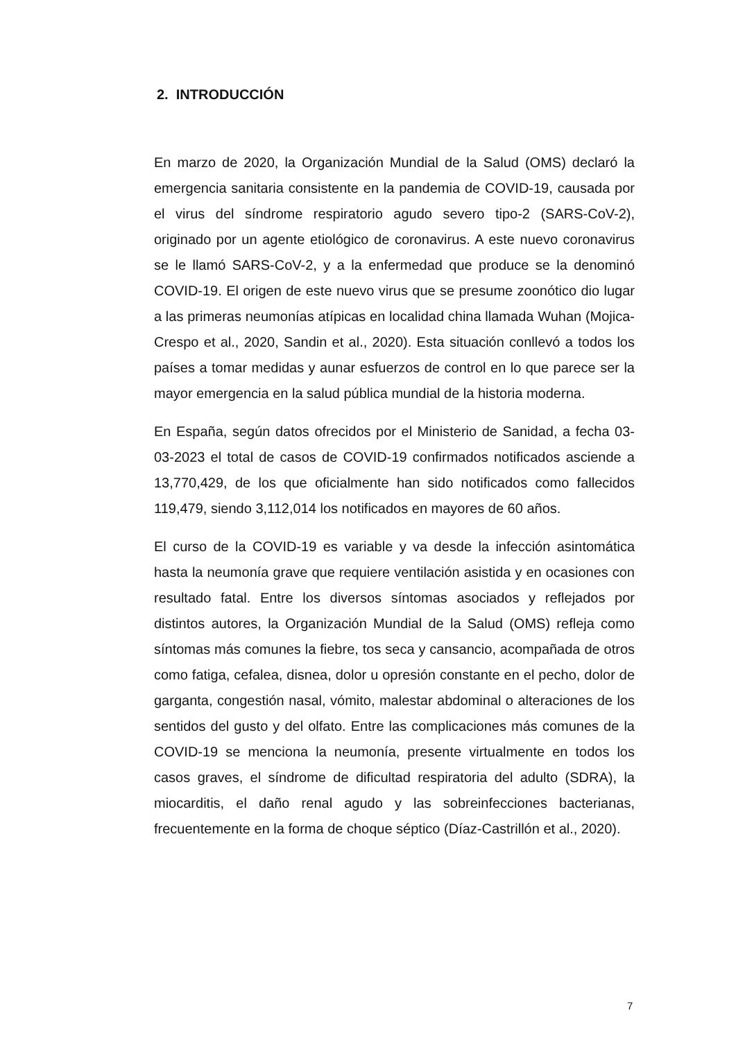2. INTRODUCCIÓN
En marzo de 2020, la Organización Mundial de la Salud (OMS) declaró la emergencia sanitaria consistente en la pandemia de COVID-19, causada por el virus del síndrome respiratorio agudo severo tipo-2 (SARS-CoV-2), originado por un agente etiológico de coronavirus. A este nuevo coronavirus se le llamó SARS-CoV-2, y a la enfermedad que produce se la denominó COVID-19. El origen de este nuevo virus que se presume zoonótico dio lugar a las primeras neumonías atípicas en localidad china llamada Wuhan (Mojica-Crespo et al., 2020, Sandin et al., 2020). Esta situación conllevó a todos los países a tomar medidas y aunar esfuerzos de control en lo que parece ser la mayor emergencia en la salud pública mundial de la historia moderna.
En España, según datos ofrecidos por el Ministerio de Sanidad, a fecha 03-03-2023 el total de casos de COVID-19 confirmados notificados asciende a 13,770,429, de los que oficialmente han sido notificados como fallecidos 119,479, siendo 3,112,014 los notificados en mayores de 60 años.
El curso de la COVID-19 es variable y va desde la infección asintomática hasta la neumonía grave que requiere ventilación asistida y en ocasiones con resultado fatal. Entre los diversos síntomas asociados y reflejados por distintos autores, la Organización Mundial de la Salud (OMS) refleja como síntomas más comunes la fiebre, tos seca y cansancio, acompañada de otros como fatiga, cefalea, disnea, dolor u opresión constante en el pecho, dolor de garganta, congestión nasal, vómito, malestar abdominal o alteraciones de los sentidos del gusto y del olfato. Entre las complicaciones más comunes de la COVID-19 se menciona la neumonía, presente virtualmente en todos los casos graves, el síndrome de dificultad respiratoria del adulto (SDRA), la miocarditis, el daño renal agudo y las sobreinfecciones bacterianas, frecuentemente en la forma de choque séptico (Díaz-Castrillón et al., 2020).
7